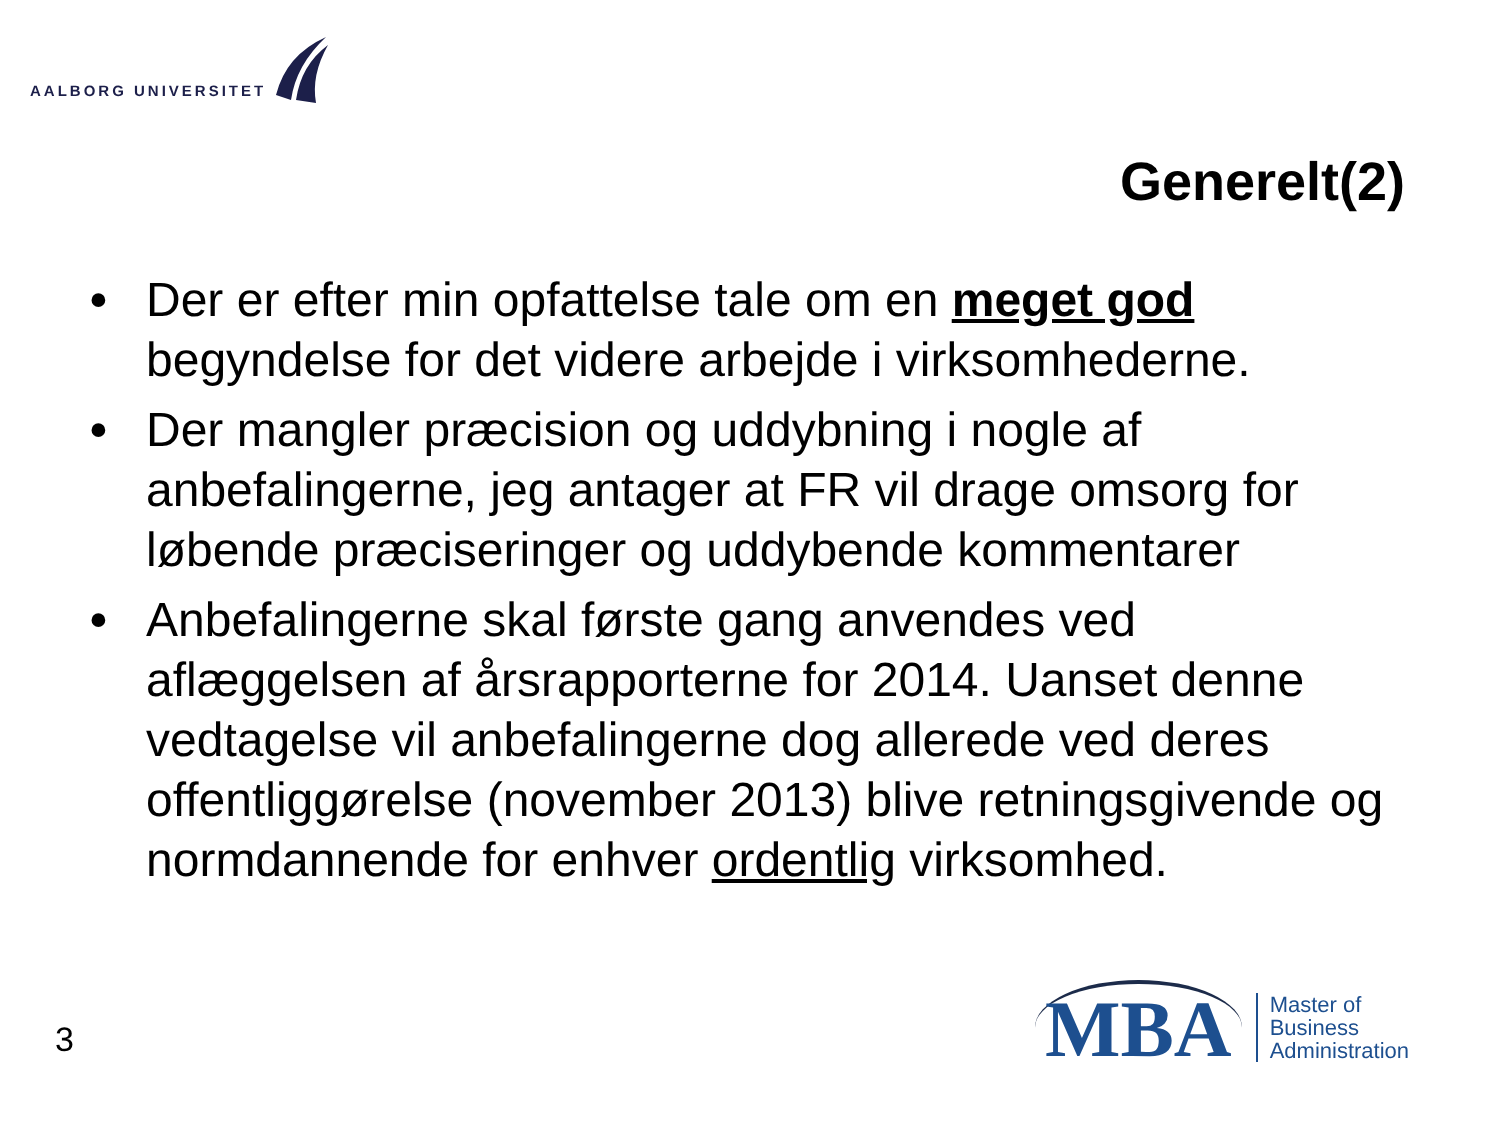AALBORG UNIVERSITET
Generelt(2)
• Der er efter min opfattelse tale om en meget god begyndelse for det videre arbejde i virksomhederne.
• Der mangler præcision og uddybning i nogle af anbefalingerne, jeg antager at FR vil drage omsorg for løbende præciseringer og uddybende kommentarer
• Anbefalingerne skal første gang anvendes ved aflæggelsen af årsrapporterne for 2014. Uanset denne vedtagelse vil anbefalingerne dog allerede ved deres offentliggørelse (november 2013) blive retningsgivende og normdannende for enhver ordentlig virksomhed.
3
MBA
Master of
Business
Administration